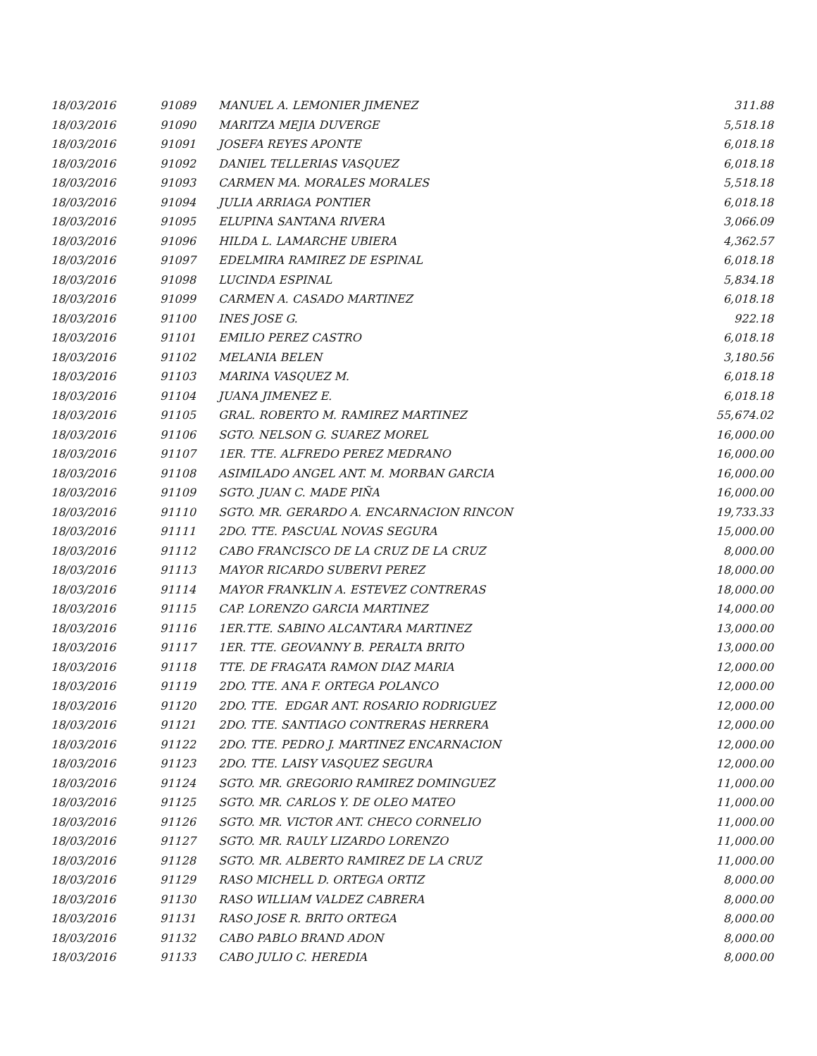| 18/03/2016 | 91089 | MANUEL A. LEMONIER JIMENEZ | 311.88 |
| 18/03/2016 | 91090 | MARITZA MEJIA DUVERGE | 5,518.18 |
| 18/03/2016 | 91091 | JOSEFA REYES APONTE | 6,018.18 |
| 18/03/2016 | 91092 | DANIEL TELLERIAS VASQUEZ | 6,018.18 |
| 18/03/2016 | 91093 | CARMEN MA. MORALES MORALES | 5,518.18 |
| 18/03/2016 | 91094 | JULIA ARRIAGA PONTIER | 6,018.18 |
| 18/03/2016 | 91095 | ELUPINA SANTANA RIVERA | 3,066.09 |
| 18/03/2016 | 91096 | HILDA L. LAMARCHE UBIERA | 4,362.57 |
| 18/03/2016 | 91097 | EDELMIRA RAMIREZ DE ESPINAL | 6,018.18 |
| 18/03/2016 | 91098 | LUCINDA ESPINAL | 5,834.18 |
| 18/03/2016 | 91099 | CARMEN A. CASADO MARTINEZ | 6,018.18 |
| 18/03/2016 | 91100 | INES JOSE G. | 922.18 |
| 18/03/2016 | 91101 | EMILIO PEREZ CASTRO | 6,018.18 |
| 18/03/2016 | 91102 | MELANIA BELEN | 3,180.56 |
| 18/03/2016 | 91103 | MARINA VASQUEZ M. | 6,018.18 |
| 18/03/2016 | 91104 | JUANA JIMENEZ E. | 6,018.18 |
| 18/03/2016 | 91105 | GRAL. ROBERTO M. RAMIREZ MARTINEZ | 55,674.02 |
| 18/03/2016 | 91106 | SGTO. NELSON G. SUAREZ MOREL | 16,000.00 |
| 18/03/2016 | 91107 | 1ER. TTE. ALFREDO PEREZ MEDRANO | 16,000.00 |
| 18/03/2016 | 91108 | ASIMILADO ANGEL ANT. M. MORBAN GARCIA | 16,000.00 |
| 18/03/2016 | 91109 | SGTO. JUAN C. MADE PIÑA | 16,000.00 |
| 18/03/2016 | 91110 | SGTO. MR. GERARDO A. ENCARNACION RINCON | 19,733.33 |
| 18/03/2016 | 91111 | 2DO. TTE. PASCUAL NOVAS SEGURA | 15,000.00 |
| 18/03/2016 | 91112 | CABO FRANCISCO DE LA CRUZ DE LA CRUZ | 8,000.00 |
| 18/03/2016 | 91113 | MAYOR RICARDO SUBERVI PEREZ | 18,000.00 |
| 18/03/2016 | 91114 | MAYOR FRANKLIN A. ESTEVEZ CONTRERAS | 18,000.00 |
| 18/03/2016 | 91115 | CAP. LORENZO GARCIA MARTINEZ | 14,000.00 |
| 18/03/2016 | 91116 | 1ER.TTE. SABINO ALCANTARA MARTINEZ | 13,000.00 |
| 18/03/2016 | 91117 | 1ER. TTE. GEOVANNY B. PERALTA BRITO | 13,000.00 |
| 18/03/2016 | 91118 | TTE. DE FRAGATA RAMON DIAZ MARIA | 12,000.00 |
| 18/03/2016 | 91119 | 2DO. TTE. ANA F. ORTEGA POLANCO | 12,000.00 |
| 18/03/2016 | 91120 | 2DO. TTE. EDGAR ANT. ROSARIO RODRIGUEZ | 12,000.00 |
| 18/03/2016 | 91121 | 2DO. TTE. SANTIAGO CONTRERAS HERRERA | 12,000.00 |
| 18/03/2016 | 91122 | 2DO. TTE. PEDRO J. MARTINEZ ENCARNACION | 12,000.00 |
| 18/03/2016 | 91123 | 2DO. TTE. LAISY VASQUEZ SEGURA | 12,000.00 |
| 18/03/2016 | 91124 | SGTO. MR. GREGORIO RAMIREZ DOMINGUEZ | 11,000.00 |
| 18/03/2016 | 91125 | SGTO. MR. CARLOS Y. DE OLEO MATEO | 11,000.00 |
| 18/03/2016 | 91126 | SGTO. MR. VICTOR ANT. CHECO CORNELIO | 11,000.00 |
| 18/03/2016 | 91127 | SGTO. MR. RAULY LIZARDO LORENZO | 11,000.00 |
| 18/03/2016 | 91128 | SGTO. MR. ALBERTO RAMIREZ DE LA CRUZ | 11,000.00 |
| 18/03/2016 | 91129 | RASO MICHELL D. ORTEGA ORTIZ | 8,000.00 |
| 18/03/2016 | 91130 | RASO WILLIAM VALDEZ CABRERA | 8,000.00 |
| 18/03/2016 | 91131 | RASO JOSE R. BRITO ORTEGA | 8,000.00 |
| 18/03/2016 | 91132 | CABO PABLO BRAND ADON | 8,000.00 |
| 18/03/2016 | 91133 | CABO JULIO C. HEREDIA | 8,000.00 |